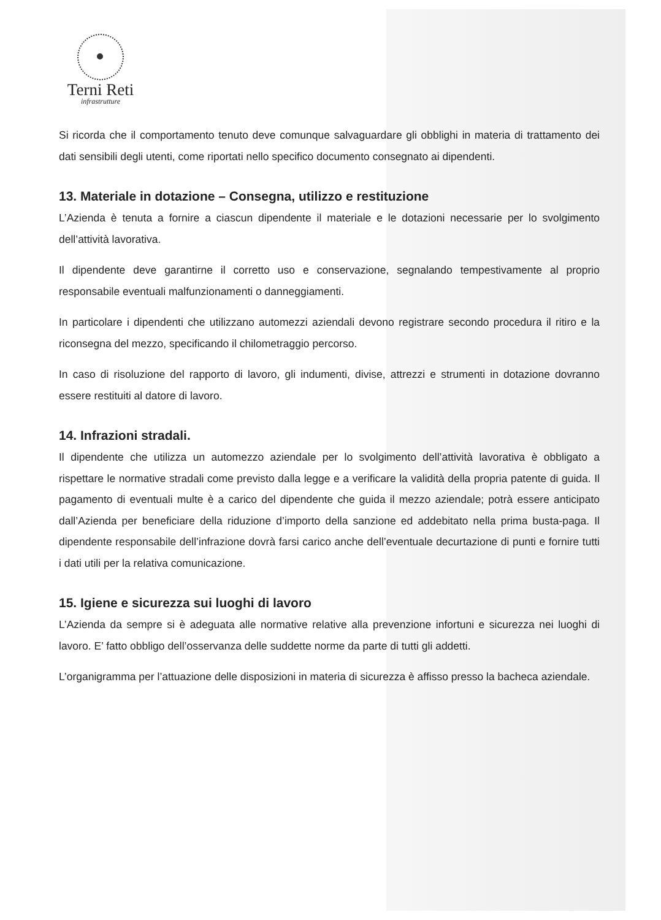Terni Reti
infrastrutture
Si ricorda che il comportamento tenuto deve comunque salvaguardare gli obblighi in materia di trattamento dei dati sensibili degli utenti, come riportati nello specifico documento consegnato ai dipendenti.
13. Materiale in dotazione – Consegna, utilizzo e restituzione
L’Azienda è tenuta a fornire a ciascun dipendente il materiale e le dotazioni necessarie per lo svolgimento dell’attività lavorativa.
Il dipendente deve garantirne il corretto uso e conservazione, segnalando tempestivamente al proprio responsabile eventuali malfunzionamenti o danneggiamenti.
In particolare i dipendenti che utilizzano automezzi aziendali devono registrare secondo procedura il ritiro e la riconsegna del mezzo, specificando il chilometraggio percorso.
In caso di risoluzione del rapporto di lavoro, gli indumenti, divise, attrezzi e strumenti in dotazione dovranno essere restituiti al datore di lavoro.
14. Infrazioni stradali.
Il dipendente che utilizza un automezzo aziendale per lo svolgimento dell’attività lavorativa è obbligato a rispettare le normative stradali come previsto dalla legge e a verificare la validità della propria patente di guida. Il pagamento di eventuali multe è a carico del dipendente che guida il mezzo aziendale; potrà essere anticipato dall’Azienda per beneficiare della riduzione d’importo della sanzione ed addebitato nella prima busta-paga. Il dipendente responsabile dell’infrazione dovrà farsi carico anche dell’eventuale decurtazione di punti e fornire tutti i dati utili per la relativa comunicazione.
15. Igiene e sicurezza sui luoghi di lavoro
L’Azienda da sempre si è adeguata alle normative relative alla prevenzione infortuni e sicurezza nei luoghi di lavoro. E’ fatto obbligo dell’osservanza delle suddette norme da parte di tutti gli addetti.
L’organigramma per l’attuazione delle disposizioni in materia di sicurezza è affisso presso la bacheca aziendale.